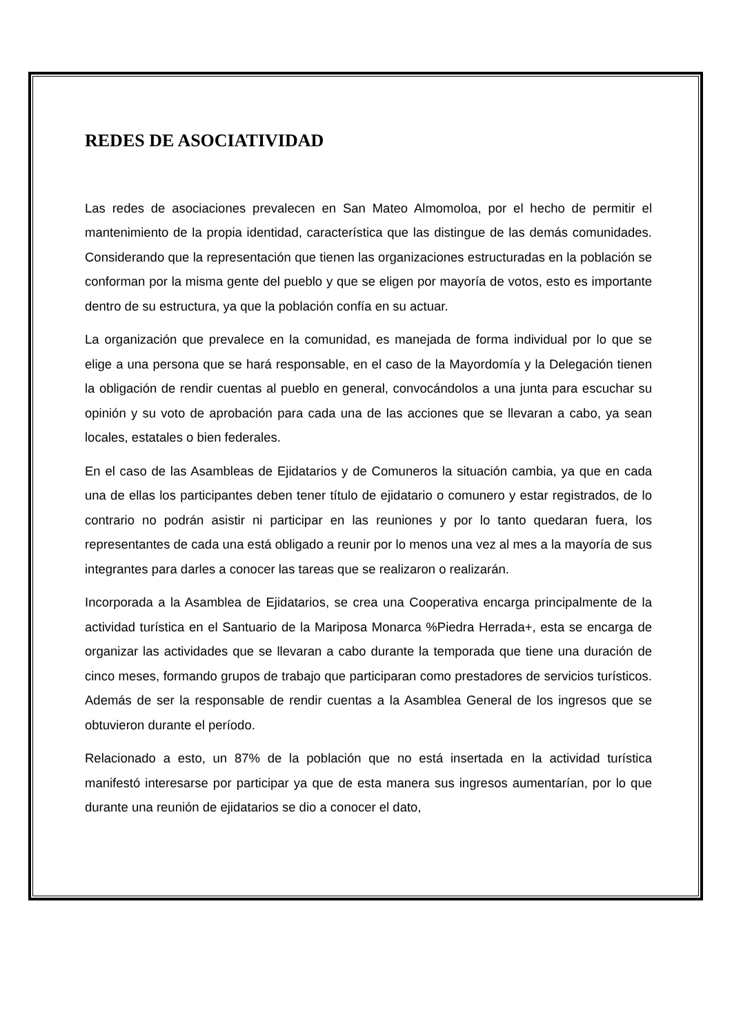REDES DE ASOCIATIVIDAD
Las redes de asociaciones prevalecen en San Mateo Almomoloa, por el hecho de permitir el mantenimiento de la propia identidad, característica que las distingue de las demás comunidades. Considerando que la representación que tienen las organizaciones estructuradas en la población se conforman por la misma gente del pueblo y que se eligen por mayoría de votos, esto es importante dentro de su estructura, ya que la población confía en su actuar.
La organización que prevalece en la comunidad, es manejada de forma individual por lo que se elige a una persona que se hará responsable, en el caso de la Mayordomía y la Delegación tienen la obligación de rendir cuentas al pueblo en general, convocándolos a una junta para escuchar su opinión y su voto de aprobación para cada una de las acciones que se llevaran a cabo, ya sean locales, estatales o bien federales.
En el caso de las Asambleas de Ejidatarios y de Comuneros la situación cambia, ya que en cada una de ellas los participantes deben tener título de ejidatario o comunero y estar registrados, de lo contrario no podrán asistir ni participar en las reuniones y por lo tanto quedaran fuera, los representantes de cada una está obligado a reunir por lo menos una vez al mes a la mayoría de sus integrantes para darles a conocer las tareas que se realizaron o realizarán.
Incorporada a la Asamblea de Ejidatarios, se crea una Cooperativa encarga principalmente de la actividad turística en el Santuario de la Mariposa Monarca %Piedra Herrada+, esta se encarga de organizar las actividades que se llevaran a cabo durante la temporada que tiene una duración de cinco meses, formando grupos de trabajo que participaran como prestadores de servicios turísticos. Además de ser la responsable de rendir cuentas a la Asamblea General de los ingresos que se obtuvieron durante el período.
Relacionado a esto, un 87% de la población que no está insertada en la actividad turística manifestó interesarse por participar ya que de esta manera sus ingresos aumentarían, por lo que durante una reunión de ejidatarios se dio a conocer el dato,